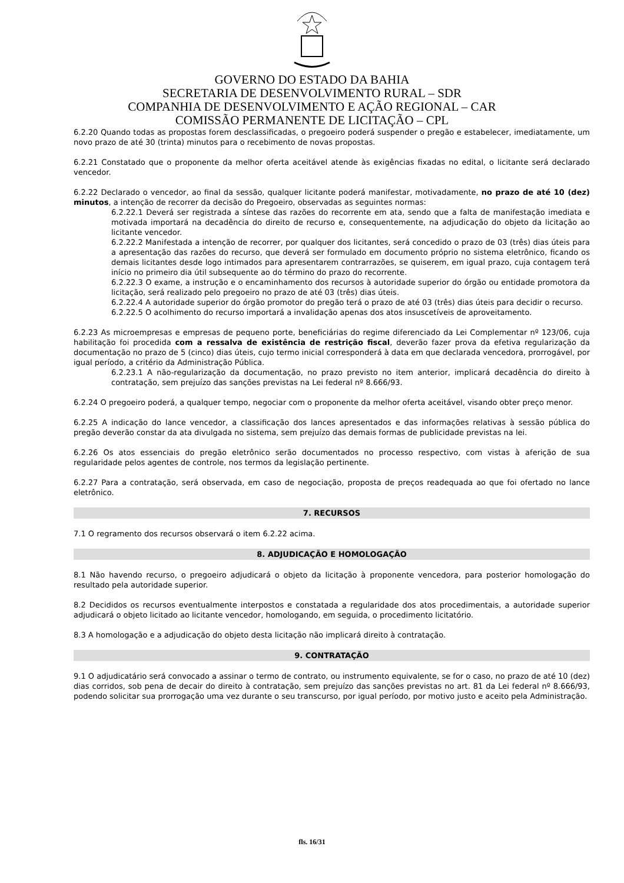GOVERNO DO ESTADO DA BAHIA
SECRETARIA DE DESENVOLVIMENTO RURAL – SDR
COMPANHIA DE DESENVOLVIMENTO E AÇÃO REGIONAL – CAR
COMISSÃO PERMANENTE DE LICITAÇÃO – CPL
6.2.20 Quando todas as propostas forem desclassificadas, o pregoeiro poderá suspender o pregão e estabelecer, imediatamente, um novo prazo de até 30 (trinta) minutos para o recebimento de novas propostas.
6.2.21 Constatado que o proponente da melhor oferta aceitável atende às exigências fixadas no edital, o licitante será declarado vencedor.
6.2.22 Declarado o vencedor, ao final da sessão, qualquer licitante poderá manifestar, motivadamente, no prazo de até 10 (dez) minutos, a intenção de recorrer da decisão do Pregoeiro, observadas as seguintes normas:
6.2.22.1 Deverá ser registrada a síntese das razões do recorrente em ata, sendo que a falta de manifestação imediata e motivada importará na decadência do direito de recurso e, consequentemente, na adjudicação do objeto da licitação ao licitante vencedor.
6.2.22.2 Manifestada a intenção de recorrer, por qualquer dos licitantes, será concedido o prazo de 03 (três) dias úteis para a apresentação das razões do recurso, que deverá ser formulado em documento próprio no sistema eletrônico, ficando os demais licitantes desde logo intimados para apresentarem contrarrazões, se quiserem, em igual prazo, cuja contagem terá início no primeiro dia útil subsequente ao do término do prazo do recorrente.
6.2.22.3 O exame, a instrução e o encaminhamento dos recursos à autoridade superior do órgão ou entidade promotora da licitação, será realizado pelo pregoeiro no prazo de até 03 (três) dias úteis.
6.2.22.4 A autoridade superior do órgão promotor do pregão terá o prazo de até 03 (três) dias úteis para decidir o recurso.
6.2.22.5 O acolhimento do recurso importará a invalidação apenas dos atos insuscetíveis de aproveitamento.
6.2.23 As microempresas e empresas de pequeno porte, beneficiárias do regime diferenciado da Lei Complementar nº 123/06, cuja habilitação foi procedida com a ressalva de existência de restrição fiscal, deverão fazer prova da efetiva regularização da documentação no prazo de 5 (cinco) dias úteis, cujo termo inicial corresponderá à data em que declarada vencedora, prorrogável, por igual período, a critério da Administração Pública.
6.2.23.1 A não-regularização da documentação, no prazo previsto no item anterior, implicará decadência do direito à contratação, sem prejuízo das sanções previstas na Lei federal nº 8.666/93.
6.2.24 O pregoeiro poderá, a qualquer tempo, negociar com o proponente da melhor oferta aceitável, visando obter preço menor.
6.2.25 A indicação do lance vencedor, a classificação dos lances apresentados e das informações relativas à sessão pública do pregão deverão constar da ata divulgada no sistema, sem prejuízo das demais formas de publicidade previstas na lei.
6.2.26 Os atos essenciais do pregão eletrônico serão documentados no processo respectivo, com vistas à aferição de sua regularidade pelos agentes de controle, nos termos da legislação pertinente.
6.2.27 Para a contratação, será observada, em caso de negociação, proposta de preços readequada ao que foi ofertado no lance eletrônico.
7. RECURSOS
7.1 O regramento dos recursos observará o item 6.2.22 acima.
8. ADJUDICAÇÃO E HOMOLOGAÇÃO
8.1 Não havendo recurso, o pregoeiro adjudicará o objeto da licitação à proponente vencedora, para posterior homologação do resultado pela autoridade superior.
8.2 Decididos os recursos eventualmente interpostos e constatada a regularidade dos atos procedimentais, a autoridade superior adjudicará o objeto licitado ao licitante vencedor, homologando, em seguida, o procedimento licitatório.
8.3 A homologação e a adjudicação do objeto desta licitação não implicará direito à contratação.
9. CONTRATAÇÃO
9.1 O adjudicatário será convocado a assinar o termo de contrato, ou instrumento equivalente, se for o caso, no prazo de até 10 (dez) dias corridos, sob pena de decair do direito à contratação, sem prejuízo das sanções previstas no art. 81 da Lei federal nº 8.666/93, podendo solicitar sua prorrogação uma vez durante o seu transcurso, por igual período, por motivo justo e aceito pela Administração.
fls. 16/31